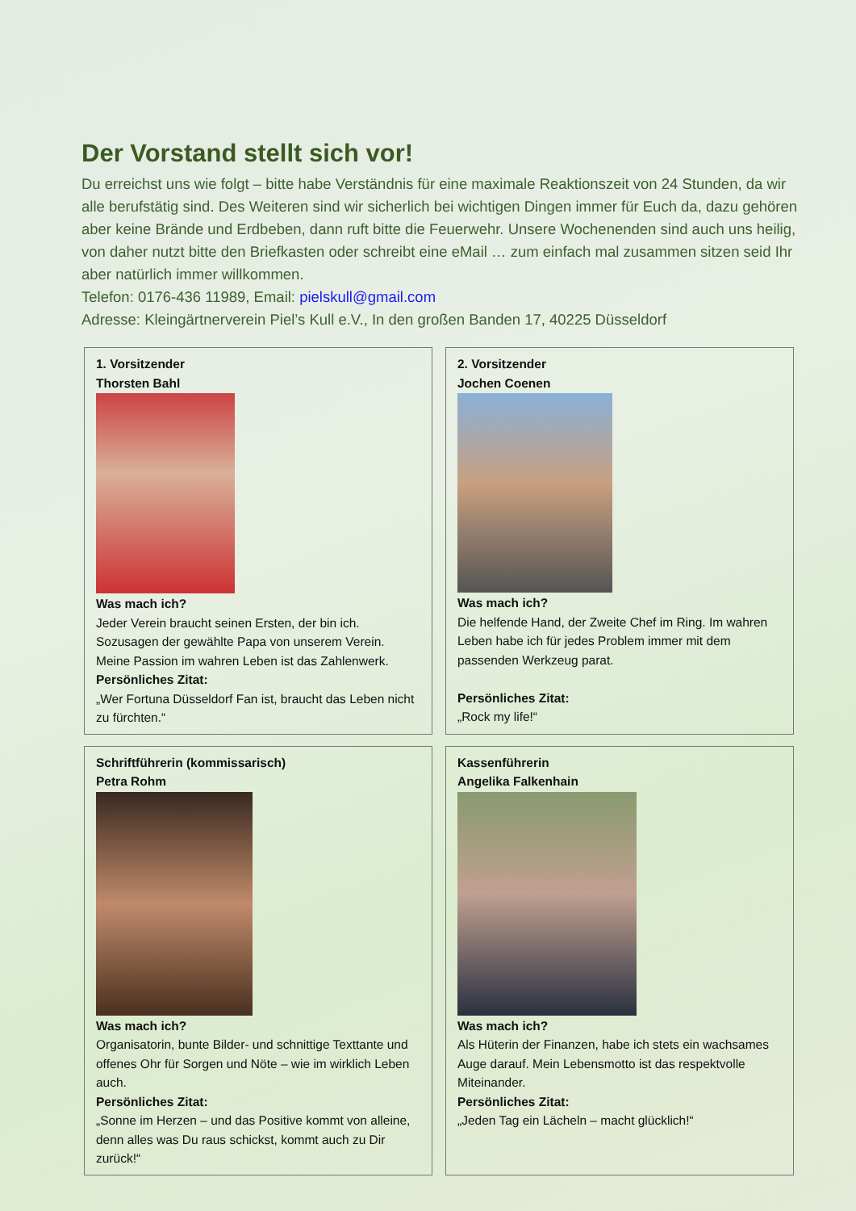Der Vorstand stellt sich vor!
Du erreichst uns wie folgt – bitte habe Verständnis für eine maximale Reaktionszeit von 24 Stunden, da wir alle berufstätig sind. Des Weiteren sind wir sicherlich bei wichtigen Dingen immer für Euch da, dazu gehören aber keine Brände und Erdbeben, dann ruft bitte die Feuerwehr. Unsere Wochenenden sind auch uns heilig, von daher nutzt bitte den Briefkasten oder schreibt eine eMail … zum einfach mal zusammen sitzen seid Ihr aber natürlich immer willkommen.
Telefon: 0176-436 11989, Email: pielskull@gmail.com
Adresse: Kleingärtnerverein Piel’s Kull e.V., In den großen Banden 17, 40225 Düsseldorf
1. Vorsitzender
Thorsten Bahl
Was mach ich?
Jeder Verein braucht seinen Ersten, der bin ich. Sozusagen der gewählte Papa von unserem Verein. Meine Passion im wahren Leben ist das Zahlenwerk.
Persönliches Zitat:
„Wer Fortuna Düsseldorf Fan ist, braucht das Leben nicht zu fürchten.“
2. Vorsitzender
Jochen Coenen
Was mach ich?
Die helfende Hand, der Zweite Chef im Ring. Im wahren Leben habe ich für jedes Problem immer mit dem passenden Werkzeug parat.
Persönliches Zitat:
„Rock my life!“
Schriftführerin (kommissarisch)
Petra Rohm
Was mach ich?
Organisatorin, bunte Bilder- und schnittige Texttante und offenes Ohr für Sorgen und Nöte – wie im wirklich Leben auch.
Persönliches Zitat:
„Sonne im Herzen – und das Positive kommt von alleine, denn alles was Du raus schickst, kommt auch zu Dir zurück!“
Kassenführerin
Angelika Falkenhain
Was mach ich?
Als Hüterin der Finanzen, habe ich stets ein wachsames Auge darauf. Mein Lebensmotto ist das respektvolle Miteinander.
Persönliches Zitat:
„Jeden Tag ein Lächeln – macht glücklich!“